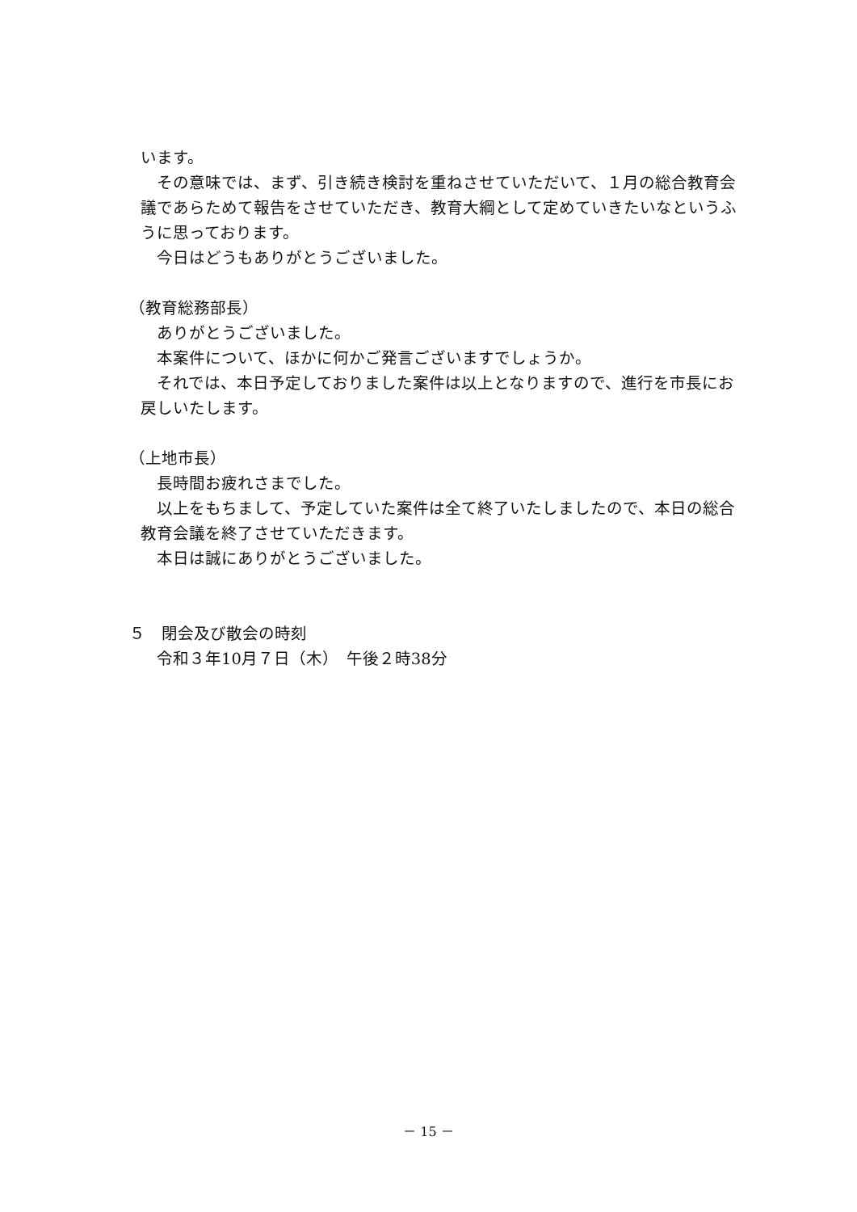います。
その意味では、まず、引き続き検討を重ねさせていただいて、１月の総合教育会議であらためて報告をさせていただき、教育大綱として定めていきたいなというふうに思っております。
今日はどうもありがとうございました。
（教育総務部長）
ありがとうございました。
本案件について、ほかに何かご発言ございますでしょうか。
それでは、本日予定しておりました案件は以上となりますので、進行を市長にお戻しいたします。
（上地市長）
長時間お疲れさまでした。
以上をもちまして、予定していた案件は全て終了いたしましたので、本日の総合教育会議を終了させていただきます。
本日は誠にありがとうございました。
５　閉会及び散会の時刻
令和３年10月７日（木）　午後２時38分
－ 15 －